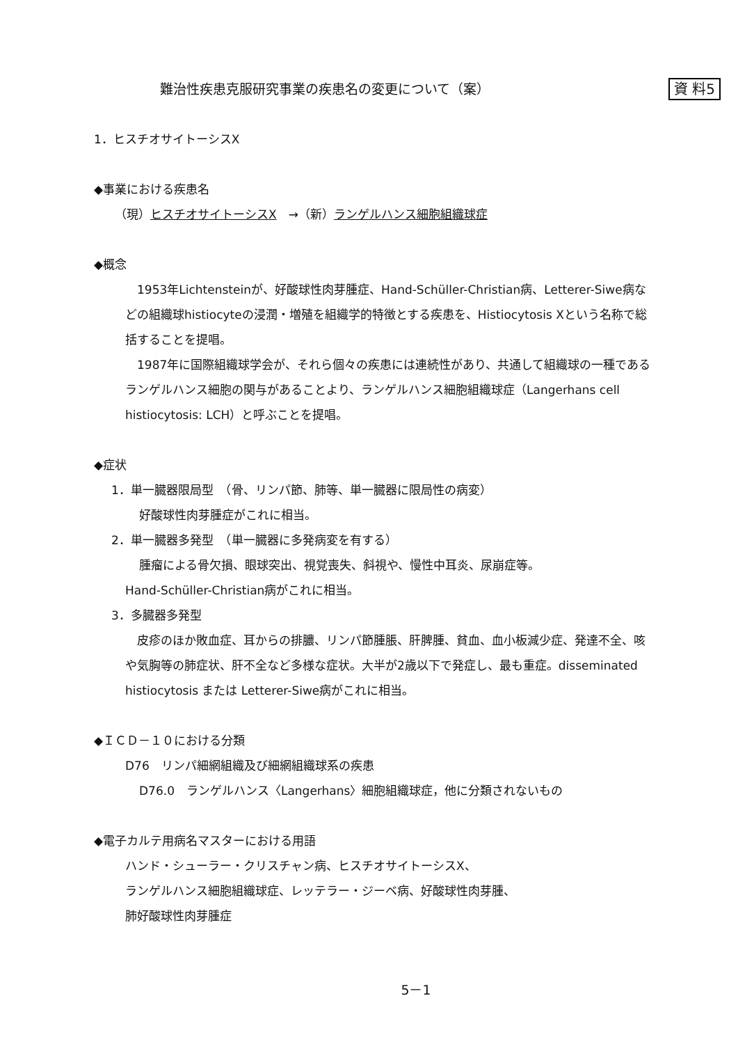難治性疾患克服研究事業の疾患名の変更について（案） 資 料5
1．ヒスチオサイトーシスX
◆事業における疾患名
（現）ヒスチオサイトーシスX　→（新）ランゲルハンス細胞組織球症
◆概念
　1953年Lichtensteinが、好酸球性肉芽腫症、Hand-Schüller-Christian病、Letterer-Siwe病などの組織球histiocyteの浸潤・増殖を組織学的特徴とする疾患を、Histiocytosis Xという名称で総括することを提唱。
　1987年に国際組織球学会が、それら個々の疾患には連続性があり、共通して組織球の一種であるランゲルハンス細胞の関与があることより、ランゲルハンス細胞組織球症（Langerhans cell histiocytosis: LCH）と呼ぶことを提唱。
◆症状
1．単一臓器限局型　（骨、リンパ節、肺等、単一臓器に限局性の病変）
好酸球性肉芽腫症がこれに相当。
2．単一臓器多発型　（単一臓器に多発病変を有する）
腫瘤による骨欠損、眼球突出、視覚喪失、斜視や、慢性中耳炎、尿崩症等。
Hand-Schüller-Christian病がこれに相当。
3．多臓器多発型
　皮疹のほか敗血症、耳からの排膿、リンパ節腫脹、肝脾腫、貧血、血小板減少症、発達不全、咳や気胸等の肺症状、肝不全など多様な症状。大半が2歳以下で発症し、最も重症。disseminated histiocytosis または Letterer-Siwe病がこれに相当。
◆ＩＣＤ－１０における分類
D76　リンパ細網組織及び細網組織球系の疾患
D76.0　ランゲルハンス〈Langerhans〉細胞組織球症，他に分類されないもの
◆電子カルテ用病名マスターにおける用語
ハンド・シューラー・クリスチャン病、ヒスチオサイトーシスX、
ランゲルハンス細胞組織球症、レッテラー・ジーベ病、好酸球性肉芽腫、
肺好酸球性肉芽腫症
5－1